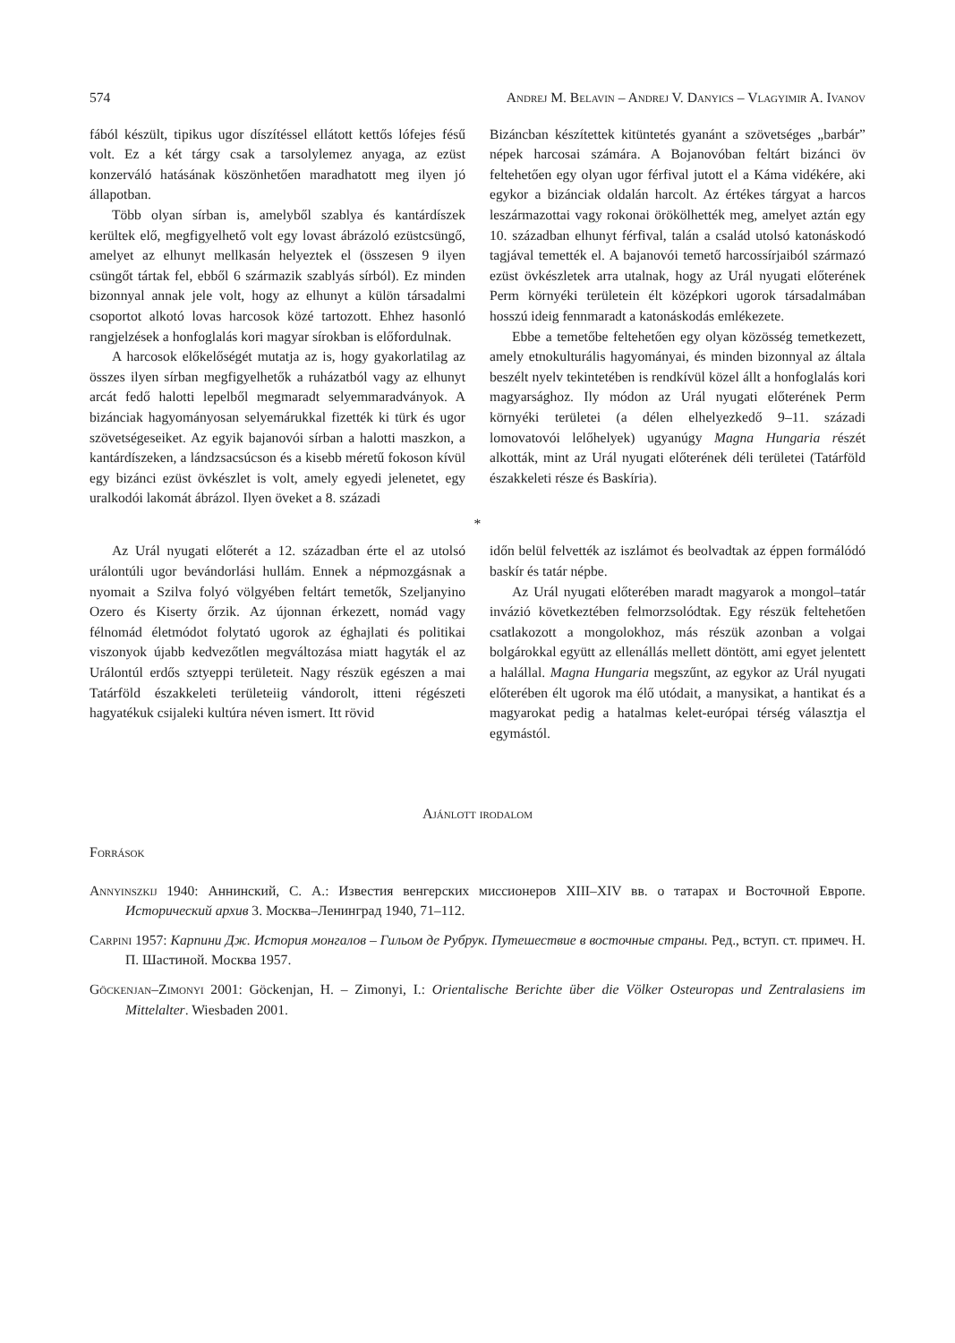574 Andrej M. Belavin – Andrej V. Danyics – Vlagyimir A. Ivanov
fából készült, tipikus ugor díszítéssel ellátott kettős lófejes fésű volt. Ez a két tárgy csak a tarsolylemez anyaga, az ezüst konzerváló hatásának köszönhetően maradhatott meg ilyen jó állapotban.
Több olyan sírban is, amelyből szablya és kantárdíszek kerültek elő, megfigyelhető volt egy lovast ábrázoló ezüstcsüngő, amelyet az elhunyt mellkasán helyeztek el (összesen 9 ilyen csüngőt tártak fel, ebből 6 származik szablyás sírból). Ez minden bizonnyal annak jele volt, hogy az elhunyt a külön társadalmi csoportot alkotó lovas harcosok közé tartozott. Ehhez hasonló rangjelzések a honfoglalás kori magyar sírokban is előfordulnak.
A harcosok előkelőségét mutatja az is, hogy gyakorlatilag az összes ilyen sírban megfigyelhetők a ruházatból vagy az elhunyt arcát fedő halotti lepelből megmaradt selyemmaradványok. A bizánciak hagyományosan selyemárukkal fizették ki türk és ugor szövetségeseiket. Az egyik bajanovói sírban a halotti maszkon, a kantárdíszeken, a lándzsacsúcson és a kisebb méretű fokoson kívül egy bizánci ezüst övkészlet is volt, amely egyedi jelenetet, egy uralkodói lakomát ábrázol. Ilyen öveket a 8. századi
Bizáncban készítettek kitüntetés gyanánt a szövetséges „barbár” népek harcosai számára. A Bojanovóban feltárt bizánci öv feltehetően egy olyan ugor férfival jutott el a Káma vidékére, aki egykor a bizánciak oldalán harcolt. Az értékes tárgyat a harcos leszármazottai vagy rokonai örökölhették meg, amelyet aztán egy 10. században elhunyt férfival, talán a család utolsó katonáskodó tagjával temették el. A bajanovói temető harcossírjaiból származó ezüst övkészletek arra utalnak, hogy az Urál nyugati előterének Perm környéki területein élt középkori ugorok társadalmában hosszú ideig fennmaradt a katonáskodás emlékezete.
Ebbe a temetőbe feltehetően egy olyan közösség temetkezett, amely etnokulturális hagyományai, és minden bizonnyal az általa beszélt nyelv tekintetében is rendkívül közel állt a honfoglalás kori magyarsághoz. Ily módon az Urál nyugati előterének Perm környéki területei (a délen elhelyezkedő 9–11. századi lomovatovói lelőhelyek) ugyanúgy Magna Hungaria részét alkották, mint az Urál nyugati előterének déli területei (Tatárföld északkeleti része és Baskíria).
*
Az Urál nyugati előterét a 12. században érte el az utolsó urálontúli ugor bevándorlási hullám. Ennek a népmozgásnak a nyomait a Szilva folyó völgyében feltárt temetők, Szeljanyino Ozero és Kiserty őrzik. Az újonnan érkezett, nomád vagy félnomád életmódot folytató ugorok az éghajlati és politikai viszonyok újabb kedvezőtlen megváltozása miatt hagyták el az Urálontúl erdős sztyeppi területeit. Nagy részük egészen a mai Tatárföld északkeleti területeiig vándorolt, itteni régészeti hagyatékuk csijaleki kultúra néven ismert. Itt rövid
időn belül felvették az iszlámot és beolvadtak az éppen formálódó baskír és tatár népbe.
Az Urál nyugati előterében maradt magyarok a mongol–tatár invázió következtében felmorzsolódtak. Egy részük feltehetően csatlakozott a mongolokhoz, más részük azonban a volgai bolgárokkal együtt az ellenállás mellett döntött, ami egyet jelentett a halállal. Magna Hungaria megszűnt, az egykor az Urál nyugati előterében élt ugorok ma élő utódait, a manysikat, a hantikat és a magyarokat pedig a hatalmas kelet-európai térség választja el egymástól.
Ajánlott irodalom
Források
Annyinszkij 1940: Аннинский, С. А.: Известия венгерских миссионеров XIII–XIV вв. о татарах и Восточной Европе. Исторический архив 3. Москва–Ленинград 1940, 71–112.
Carpini 1957: Карпини Дж. История монгалов – Гильом де Рубрук. Путешествие в восточные страны. Ред., вступ. ст. примеч. Н. П. Шастиной. Москва 1957.
Göckenjan–Zimonyi 2001: Göckenjan, H. – Zimonyi, I.: Orientalische Berichte über die Völker Osteuropas und Zentralasiens im Mittelalter. Wiesbaden 2001.